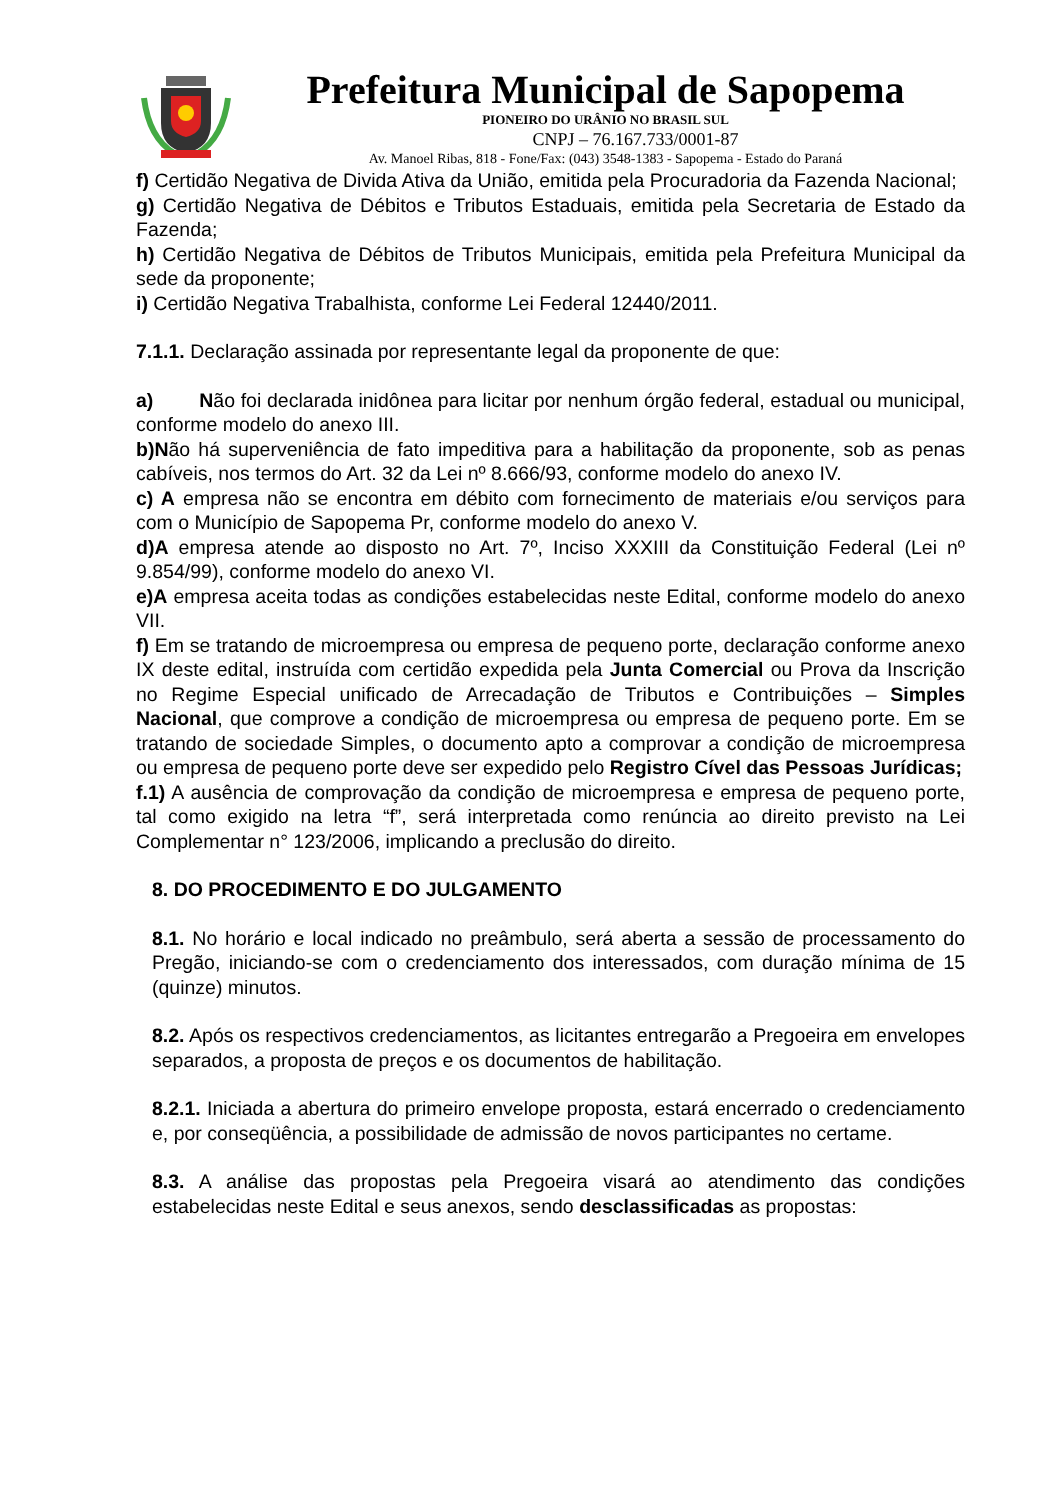Prefeitura Municipal de Sapopema
PIONEIRO DO URÂNIO NO BRASIL SUL
CNPJ – 76.167.733/0001-87
Av. Manoel Ribas, 818 - Fone/Fax: (043) 3548-1383 - Sapopema - Estado do Paraná
f) Certidão Negativa de Divida Ativa da União, emitida pela Procuradoria da Fazenda Nacional;
g) Certidão Negativa de Débitos e Tributos Estaduais, emitida pela Secretaria de Estado da Fazenda;
h) Certidão Negativa de Débitos de Tributos Municipais, emitida pela Prefeitura Municipal da sede da proponente;
i) Certidão Negativa Trabalhista, conforme Lei Federal 12440/2011.
7.1.1. Declaração assinada por representante legal da proponente de que:
a) Não foi declarada inidônea para licitar por nenhum órgão federal, estadual ou municipal, conforme modelo do anexo III.
b)Não há superveniência de fato impeditiva para a habilitação da proponente, sob as penas cabíveis, nos termos do Art. 32 da Lei nº 8.666/93, conforme modelo do anexo IV.
c) A empresa não se encontra em débito com fornecimento de materiais e/ou serviços para com o Município de Sapopema Pr, conforme modelo do anexo V.
d)A empresa atende ao disposto no Art. 7º, Inciso XXXIII da Constituição Federal (Lei nº 9.854/99), conforme modelo do anexo VI.
e)A empresa aceita todas as condições estabelecidas neste Edital, conforme modelo do anexo VII.
f) Em se tratando de microempresa ou empresa de pequeno porte, declaração conforme anexo IX deste edital, instruída com certidão expedida pela Junta Comercial ou Prova da Inscrição no Regime Especial unificado de Arrecadação de Tributos e Contribuições – Simples Nacional, que comprove a condição de microempresa ou empresa de pequeno porte. Em se tratando de sociedade Simples, o documento apto a comprovar a condição de microempresa ou empresa de pequeno porte deve ser expedido pelo Registro Cível das Pessoas Jurídicas;
f.1) A ausência de comprovação da condição de microempresa e empresa de pequeno porte, tal como exigido na letra “f”, será interpretada como renúncia ao direito previsto na Lei Complementar n° 123/2006, implicando a preclusão do direito.
8. DO PROCEDIMENTO E DO JULGAMENTO
8.1. No horário e local indicado no preâmbulo, será aberta a sessão de processamento do Pregão, iniciando-se com o credenciamento dos interessados, com duração mínima de 15 (quinze) minutos.
8.2. Após os respectivos credenciamentos, as licitantes entregarão a Pregoeira em envelopes separados, a proposta de preços e os documentos de habilitação.
8.2.1. Iniciada a abertura do primeiro envelope proposta, estará encerrado o credenciamento e, por conseqüência, a possibilidade de admissão de novos participantes no certame.
8.3. A análise das propostas pela Pregoeira visará ao atendimento das condições estabelecidas neste Edital e seus anexos, sendo desclassificadas as propostas: